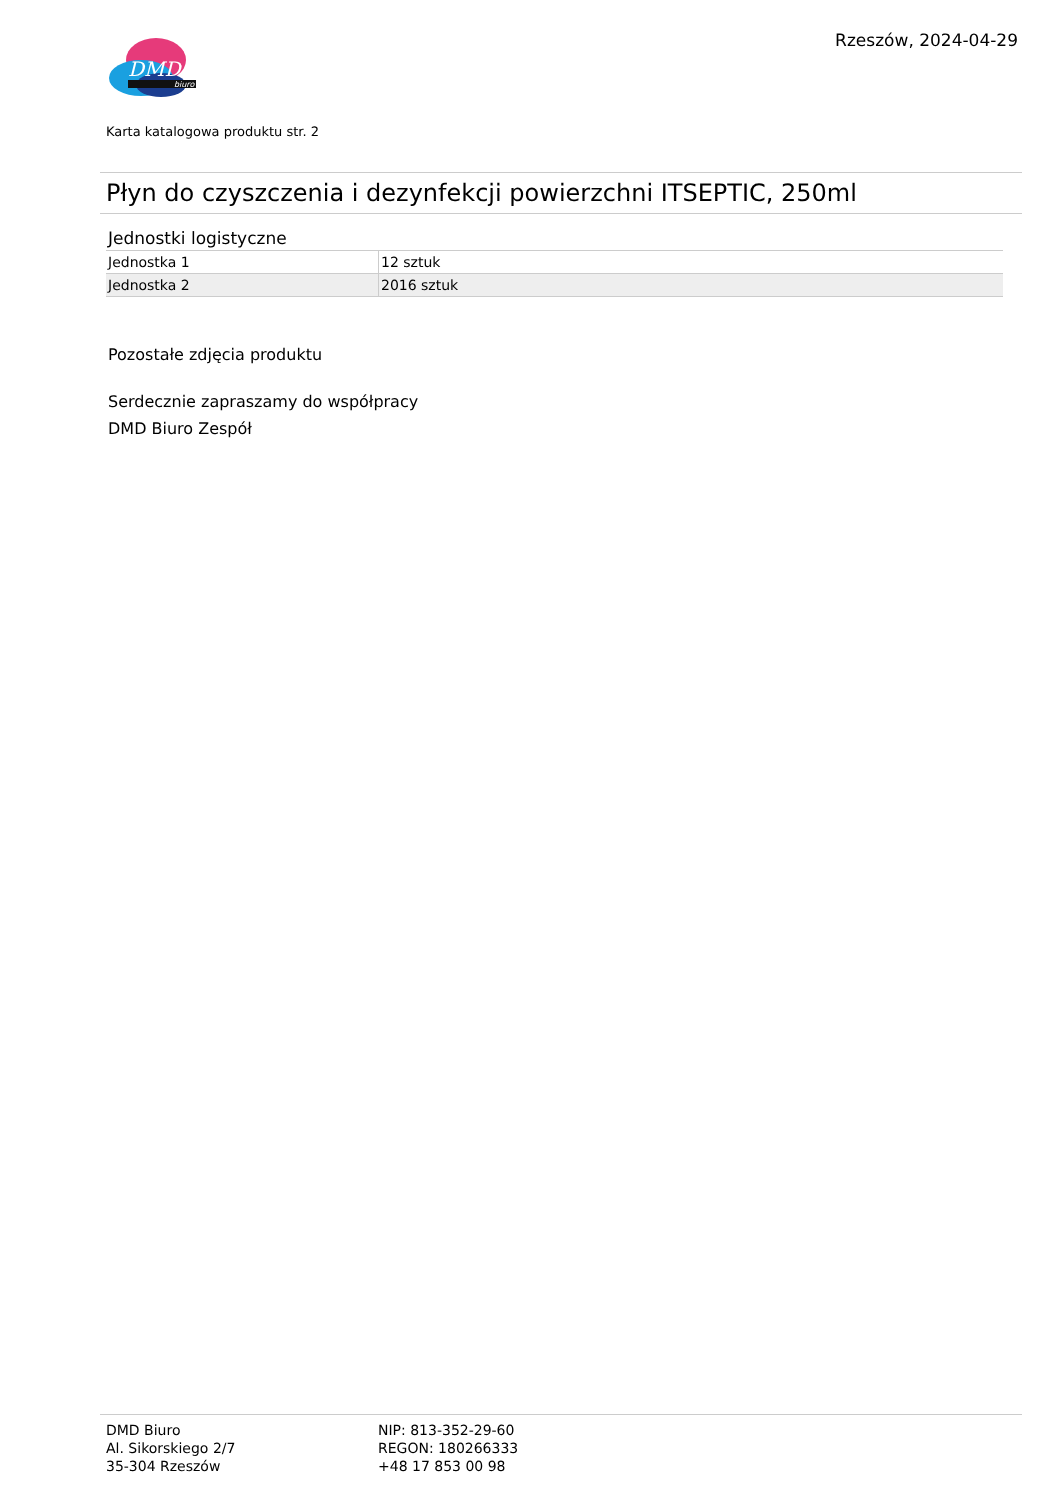DMD
biuro
Rzeszów, 2024-04-29
Karta katalogowa produktu str. 2
Płyn do czyszczenia i dezynfekcji powierzchni ITSEPTIC, 250ml
Jednostki logistyczne
| Jednostka 1 | 12 sztuk |
| Jednostka 2 | 2016 sztuk |
Pozostałe zdjęcia produktu
Serdecznie zapraszamy do współpracy
DMD Biuro Zespół
DMD Biuro
Al. Sikorskiego 2/7
35-304 Rzeszów
NIP: 813-352-29-60
REGON: 180266333
+48 17 853 00 98